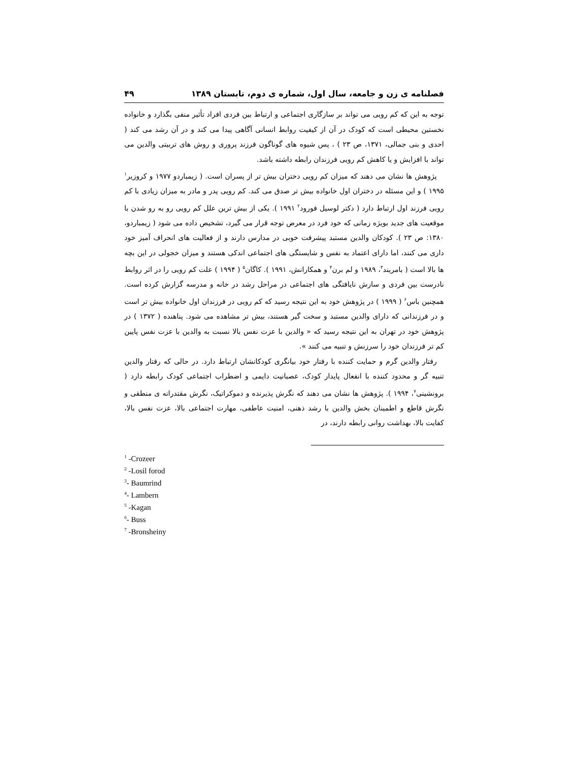فصلنامه ی زن و جامعه، سال اول، شماره ی دوم، تابستان ۱۳۸۹ ۴۹
توجه به این که کم رویی می تواند بر سازگاری اجتماعی و ارتباط بین فردی افراد تأثیر منفی بگذارد و خانواده نخستین محیطی است که کودک در آن از کیفیت روابط انسانی آگاهی پیدا می کند و در آن رشد می کند ( احدی و بنی جمالی، ۱۳۷۱، ص ۲۳ ) ، پس شیوه های گوناگون فرزند پروری و روش های تربیتی والدین می تواند با افزایش و یا کاهش کم رویی فرزندان رابطه داشته باشد.
پژوهش ها نشان می دهند که میزان کم رویی دختران بیش تر از پسران است. ( زیمباردو ۱۹۷۷ و کروزیر<sup>۱</sup> ۱۹۹۵ ) و این مسئله در دختران اول خانواده بیش تر صدق می کند. کم رویی پدر و مادر به میزان زیادی با کم رویی فرزند اول ارتباط دارد ( دکتر لوسیل فورود<sup>۲</sup> ۱۹۹۱ ). یکی از بیش ترین علل کم رویی رو به رو شدن با موقعیت های جدید بویژه زمانی که خود فرد در معرض توجه قرار می گیرد، تشخیص داده می شود ( زیمباردو، ۱۳۸۰: ص ۲۳ ). کودکان والدین مستبد پیشرفت خوبی در مدارس دارند و از فعالیت های انحراف آمیز خود داری می کنند، اما دارای اعتماد به نفس و شایستگی های اجتماعی اندکی هستند و میزان خجولی در این بچه ها بالا است ( بامریند<sup>۳</sup>، ۱۹۸۹ و لم برن<sup>۴</sup> و همکارانش، ۱۹۹۱ ). کاگان<sup>۵</sup> ( ۱۹۹۴ ) علت کم رویی را در اثر روابط نادرست بین فردی و سازش نایافتگی های اجتماعی در مراحل رشد در خانه و مدرسه گزارش کرده است. همچنین باس<sup>۶</sup> ( ۱۹۹۹ ) در پژوهش خود به این نتیجه رسید که کم رویی در فرزندان اول خانواده بیش تر است و در فرزندانی که دارای والدین مستبد و سخت گیر هستند، بیش تر مشاهده می شود. پناهنده ( ۱۳۷۲ ) در پژوهش خود در تهران به این نتیجه رسید که « والدین با عزت نفس بالا نسبت به والدین با عزت نفس پایین کم تر فرزندان خود را سرزنش و تنبیه می کنند ».
رفتار والدین گرم و حمایت کننده با رفتار خود بیانگری کودکانشان ارتباط دارد. در حالی که رفتار والدین تنبیه گر و محدود کننده با انفعال پایدار کودک، عصبانیت دایمی و اضطراب اجتماعی کودک رابطه دارد ( برونشینی<sup>۷</sup>، ۱۹۹۴ ). پژوهش ها نشان می دهند که نگرش پذیرنده و دموکراتیک، نگرش مقتدرانه ی منطقی و نگرش قاطع و اطمینان بخش والدین با رشد ذهنی، امنیت عاطفی، مهارت اجتماعی بالا، عزت نفس بالا، کفایت بالا، بهداشت روانی رابطه دارند، در
<sup>1</sup> -Crozeer
<sup>2</sup> -Losil forod
<sup>3</sup>- Baumrind
<sup>4</sup>- Lambern
<sup>5</sup> -Kagan
<sup>6</sup>- Buss
<sup>7</sup> -Bronsheiny